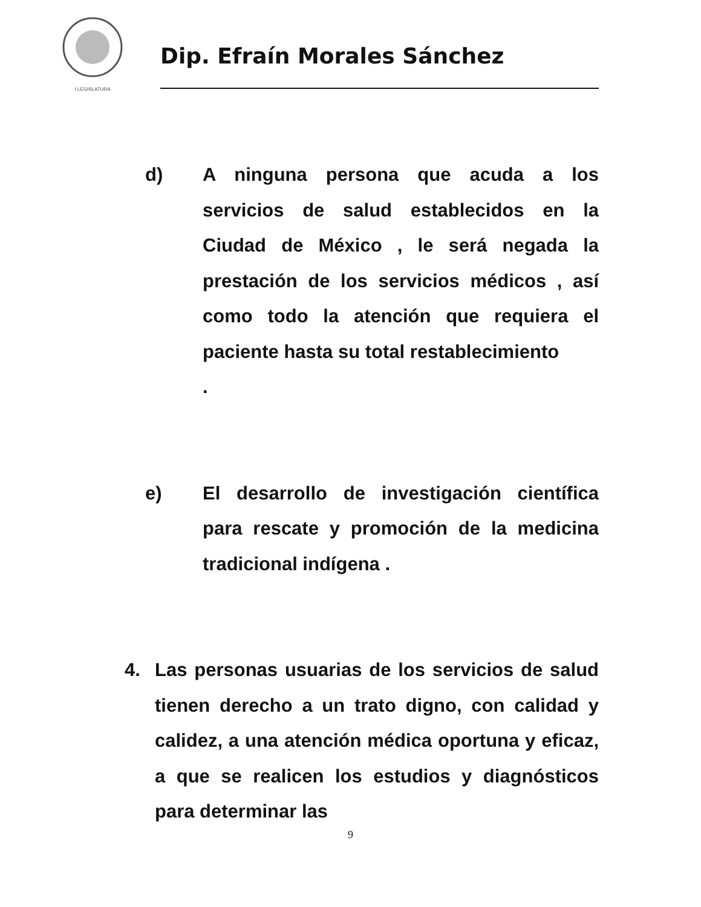I LEGISLATURA
Dip. Efraín Morales Sánchez
d) A ninguna persona que acuda a los servicios de salud establecidos en la Ciudad de México , le será negada la prestación de los servicios médicos , así como todo la atención que requiera el paciente hasta su total restablecimiento
.
e) El desarrollo de investigación científica para rescate y promoción de la medicina tradicional indígena .
4. Las personas usuarias de los servicios de salud tienen derecho a un trato digno, con calidad y calidez, a una atención médica oportuna y eficaz, a que se realicen los estudios y diagnósticos para determinar las
9